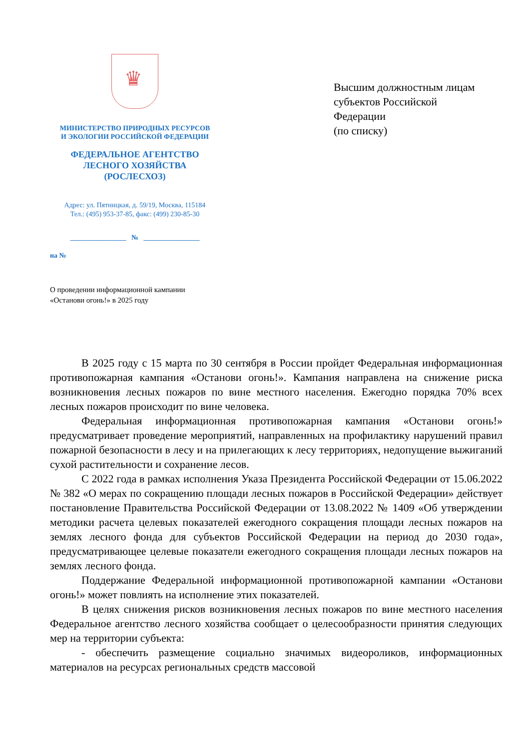♛
МИНИСТЕРСТВО ПРИРОДНЫХ РЕСУРСОВ
И ЭКОЛОГИИ РОССИЙСКОЙ ФЕДЕРАЦИИ
ФЕДЕРАЛЬНОЕ АГЕНТСТВО
ЛЕСНОГО ХОЗЯЙСТВА
(РОСЛЕСХОЗ)
Адрес: ул. Пятницкая, д. 59/19, Москва, 115184
Тел.: (495) 953-37-85, факс: (499) 230-85-30
________________ № ________________
на №
Высшим должностным лицам
субъектов Российской
Федерации
(по списку)
О проведении информационной кампании
«Останови огонь!» в 2025 году
В 2025 году с 15 марта по 30 сентября в России пройдет Федеральная информационная противопожарная кампания «Останови огонь!». Кампания направлена на снижение риска возникновения лесных пожаров по вине местного населения. Ежегодно порядка 70% всех лесных пожаров происходит по вине человека.
Федеральная информационная противопожарная кампания «Останови огонь!» предусматривает проведение мероприятий, направленных на профилактику нарушений правил пожарной безопасности в лесу и на прилегающих к лесу территориях, недопущение выжиганий сухой растительности и сохранение лесов.
С 2022 года в рамках исполнения Указа Президента Российской Федерации от 15.06.2022 № 382 «О мерах по сокращению площади лесных пожаров в Российской Федерации» действует постановление Правительства Российской Федерации от 13.08.2022 № 1409 «Об утверждении методики расчета целевых показателей ежегодного сокращения площади лесных пожаров на землях лесного фонда для субъектов Российской Федерации на период до 2030 года», предусматривающее целевые показатели ежегодного сокращения площади лесных пожаров на землях лесного фонда.
Поддержание Федеральной информационной противопожарной кампании «Останови огонь!» может повлиять на исполнение этих показателей.
В целях снижения рисков возникновения лесных пожаров по вине местного населения Федеральное агентство лесного хозяйства сообщает о целесообразности принятия следующих мер на территории субъекта:
- обеспечить размещение социально значимых видеороликов, информационных материалов на ресурсах региональных средств массовой